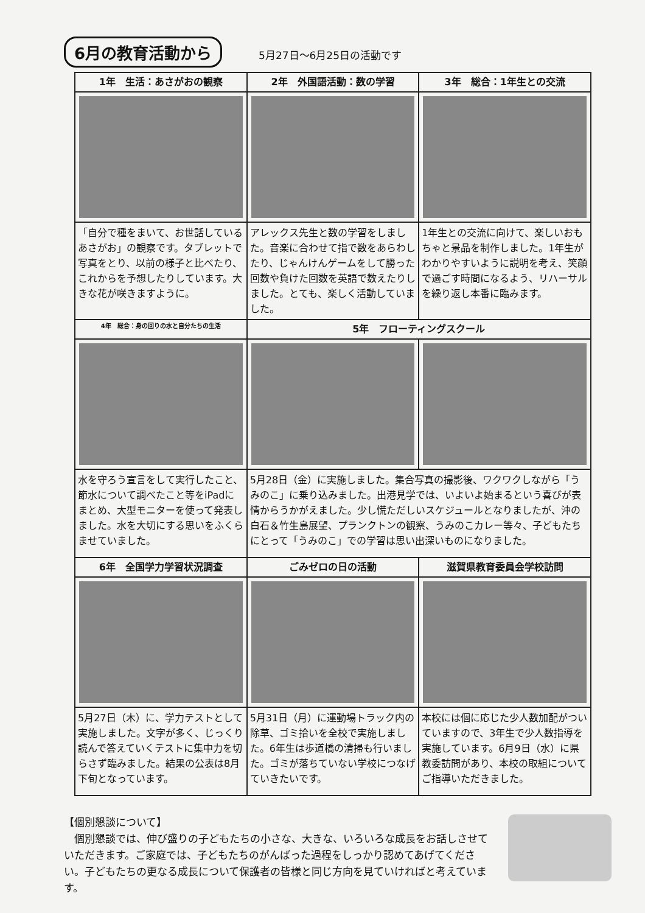6月の教育活動から 5月27日～6月25日の活動です
| 1年 生活：あさがおの観察 | 2年 外国語活動：数の学習 | 3年 総合：1年生との交流 |
| --- | --- | --- |
| 「自分で種をまいて、お世話しているあさがお」の観察です。タブレットで写真をとり、以前の様子と比べたり、これからを予想したりしています。大きな花が咲きますように。 | アレックス先生と数の学習をしました。音楽に合わせて指で数をあらわしたり、じゃんけんゲームをして勝った回数や負けた回数を英語で数えたりしました。とても、楽しく活動していました。 | 1年生との交流に向けて、楽しいおもちゃと景品を制作しました。1年生がわかりやすいように説明を考え、笑顔で過ごす時間になるよう、リハーサルを繰り返し本番に臨みます。 |
| 4年 総合：身の回りの水と自分たちの生活 | 5年 フローティングスクール | |
| 水を守ろう宣言をして実行したこと、節水について調べたこと等をiPadにまとめ、大型モニターを使って発表しました。水を大切にする思いをふくらませていました。 | 5月28日（金）に実施しました。集合写真の撮影後、ワクワクしながら「うみのこ」に乗り込みました。出港見学では、いよいよ始まるという喜びが表情からうかがえました。少し慌ただしいスケジュールとなりましたが、沖の白石＆竹生島展望、プランクトンの観察、うみのこカレー等々、子どもたちにとって「うみのこ」での学習は思い出深いものになりました。 | |
| 6年 全国学力学習状況調査 | ごみゼロの日の活動 | 滋賀県教育委員会学校訪問 |
| 5月27日（木）に、学力テストとして実施しました。文字が多く、じっくり読んで答えていくテストに集中力を切らさず臨みました。結果の公表は8月下旬となっています。 | 5月31日（月）に運動場トラック内の除草、ゴミ拾いを全校で実施しました。6年生は歩道橋の清掃も行いました。ゴミが落ちていない学校につなげていきたいです。 | 本校には個に応じた少人数加配がついていますので、3年生で少人数指導を実施しています。6月9日（水）に県教委訪問があり、本校の取組についてご指導いただきました。 |
【個別懇談について】
　個別懇談では、伸び盛りの子どもたちの小さな、大きな、いろいろな成長をお話しさせていただきます。ご家庭では、子どもたちのがんばった過程をしっかり認めてあげてください。子どもたちの更なる成長について保護者の皆様と同じ方向を見ていければと考えています。